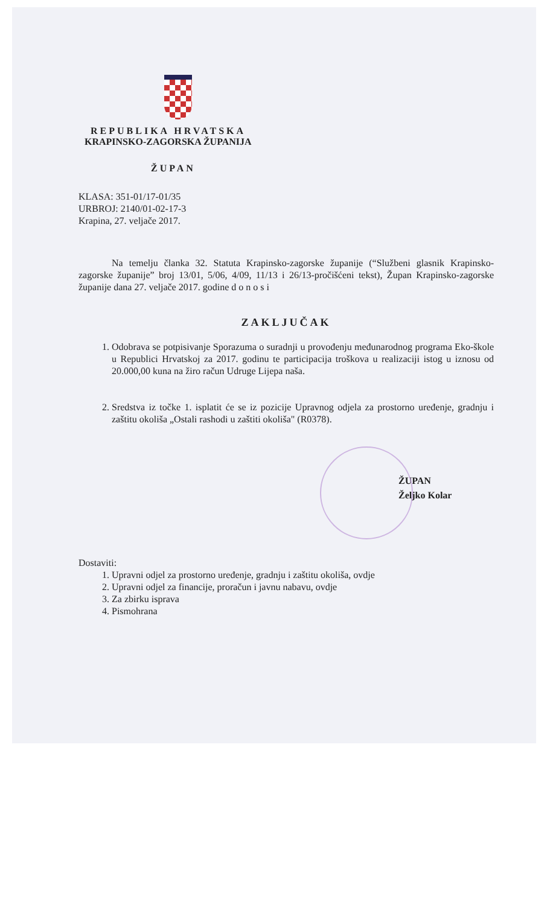REPUBLIKA HRVATSKA
KRAPINSKO-ZAGORSKA ŽUPANIJA
ŽUPAN
KLASA: 351-01/17-01/35
URBROJ: 2140/01-02-17-3
Krapina, 27. veljače 2017.
Na temelju članka 32. Statuta Krapinsko-zagorske županije (“Službeni glasnik Krapinsko-zagorske županije” broj 13/01, 5/06, 4/09, 11/13 i 26/13-pročišćeni tekst), Župan Krapinsko-zagorske županije dana 27. veljače 2017. godine d o n o s i
ZAKLJUČAK
1. Odobrava se potpisivanje Sporazuma o suradnji u provođenju međunarodnog programa Eko-škole u Republici Hrvatskoj za 2017. godinu te participacija troškova u realizaciji istog u iznosu od 20.000,00 kuna na žiro račun Udruge Lijepa naša.
2. Sredstva iz točke 1. isplatit će se iz pozicije Upravnog odjela za prostorno uređenje, gradnju i zaštitu okoliša „Ostali rashodi u zaštiti okoliša" (R0378).
ŽUPAN
Željko Kolar
Dostaviti:
1. Upravni odjel za prostorno uređenje, gradnju i zaštitu okoliša, ovdje
2. Upravni odjel za financije, proračun i javnu nabavu, ovdje
3. Za zbirku isprava
4. Pismohrana